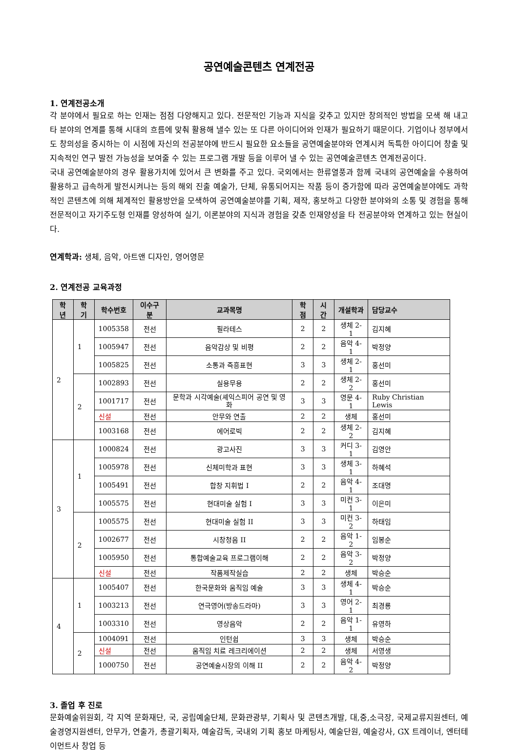공연예술콘텐츠 연계전공
1. 연계전공소개
각 분야에서 필요로 하는 인재는 점점 다양해지고 있다. 전문적인 기능과 지식을 갖추고 있지만 창의적인 방법을 모색 해 내고 타 분야의 연계를 통해 시대의 흐름에 맞춰 활용해 낼수 있는 또 다른 아이디어와 인재가 필요하기 때문이다. 기업이나 정부에서도 창의성을 중시하는 이 시점에 자신의 전공분야에 반드시 필요한 요소들을 공연예술분야와 연계시켜 독특한 아이디어 창출 및 지속적인 연구 발전 가능성을 보여줄 수 있는 프로그램 개발 등을 이루어 낼 수 있는 공연예술콘텐츠 연계전공이다.
국내 공연예술분야의 경우 활용가치에 있어서 큰 변화를 주고 있다. 국외에서는 한류열풍과 함께 국내의 공연예술을 수용하여 활용하고 급속하게 발전시켜나는 등의 해외 진출 예술가, 단체, 유통되어지는 작품 등이 증가함에 따라 공연예술분야에도 과학적인 콘텐츠에 의해 체계적인 활용방안을 모색하여 공연예술분야를 기획, 제작, 홍보하고 다양한 분야와의 소통 및 경험을 통해 전문적이고 자기주도형 인재를 양성하여 실기, 이론분야의 지식과 경험을 갖춘 인재양성을 타 전공분야와 연계하고 있는 현실이다.
연계학과: 생체, 음악, 아트앤 디자인, 영어영문
2. 연계전공 교육과정
| 학년 | 학기 | 학수번호 | 이수구분 | 교과목명 | 학점 | 시간 | 개설학과 | 담당교수 |
| --- | --- | --- | --- | --- | --- | --- | --- | --- |
| 2 | 1 | 1005358 | 전선 | 필라테스 | 2 | 2 | 생체 2-1 | 김지혜 |
| | | 1005947 | 전선 | 음악감상 및 비평 | 2 | 2 | 음악 4-1 | 박정양 |
| | | 1005825 | 전선 | 소통과 즉흥표현 | 3 | 3 | 생체 2-1 | 홍선미 |
| | 2 | 1002893 | 전선 | 실용무용 | 2 | 2 | 생체 2-2 | 홍선미 |
| | | 1001717 | 전선 | 문학과 시각예술(셰익스피어 공연 및 영화 | 3 | 3 | 영문 4-1 | Ruby Christian Lewis |
| | | 신설 | 전선 | 안무와 연출 | 2 | 2 | 생체 | 홍선미 |
| | | 1003168 | 전선 | 에어로빅 | 2 | 2 | 생체 2-2 | 김지혜 |
| 3 | 1 | 1000824 | 전선 | 광고사진 | 3 | 3 | 커디 3-1 | 김영안 |
| | | 1005978 | 전선 | 신체미학과 표현 | 3 | 3 | 생체 3-1 | 하혜석 |
| | | 1005491 | 전선 | 합창 지휘법 I | 2 | 2 | 음악 4-1 | 조대명 |
| | | 1005575 | 전선 | 현대미술 실험 I | 3 | 3 | 미컨 3-1 | 이은미 |
| | 2 | 1005575 | 전선 | 현대미술 실험 II | 3 | 3 | 미컨 3-2 | 하태임 |
| | | 1002677 | 전선 | 시창청음 II | 2 | 2 | 음악 1-2 | 임봉순 |
| | | 1005950 | 전선 | 통합예술교육 프로그램이해 | 2 | 2 | 음악 3-2 | 박정양 |
| | | 신설 | 전선 | 작품제작실습 | 2 | 2 | 생체 | 박승순 |
| 4 | 1 | 1005407 | 전선 | 한국문화와 움직임 예술 | 3 | 3 | 생체 4-1 | 박승순 |
| | | 1003213 | 전선 | 연극영어(방송드라마) | 3 | 3 | 영어 2-1 | 최경룡 |
| | | 1003310 | 전선 | 영상음악 | 2 | 2 | 음악 1-1 | 유영하 |
| | 2 | 1004091 | 전선 | 인턴쉽 | 3 | 3 | 생체 | 박승순 |
| | | 신설 | 전선 | 움직임 치료 레크리에이션 | 2 | 2 | 생체 | 서영생 |
| | | 1000750 | 전선 | 공연예술시장의 이해 II | 2 | 2 | 음악 4-2 | 박정양 |
3. 졸업 후 진로
문화예술위원회, 각 지역 문화재단, 국, 공립예술단체, 문화관광부, 기획사 및 콘텐츠개발, 대,중,소극장, 국제교류지원센터, 예술경영지원센터, 안무가, 연출가, 총괄기획자, 예술감독, 국내외 기획 홍보 마케팅사, 예술단원, 예술강사, GX 트레이너, 엔터테이먼트사 창업 등